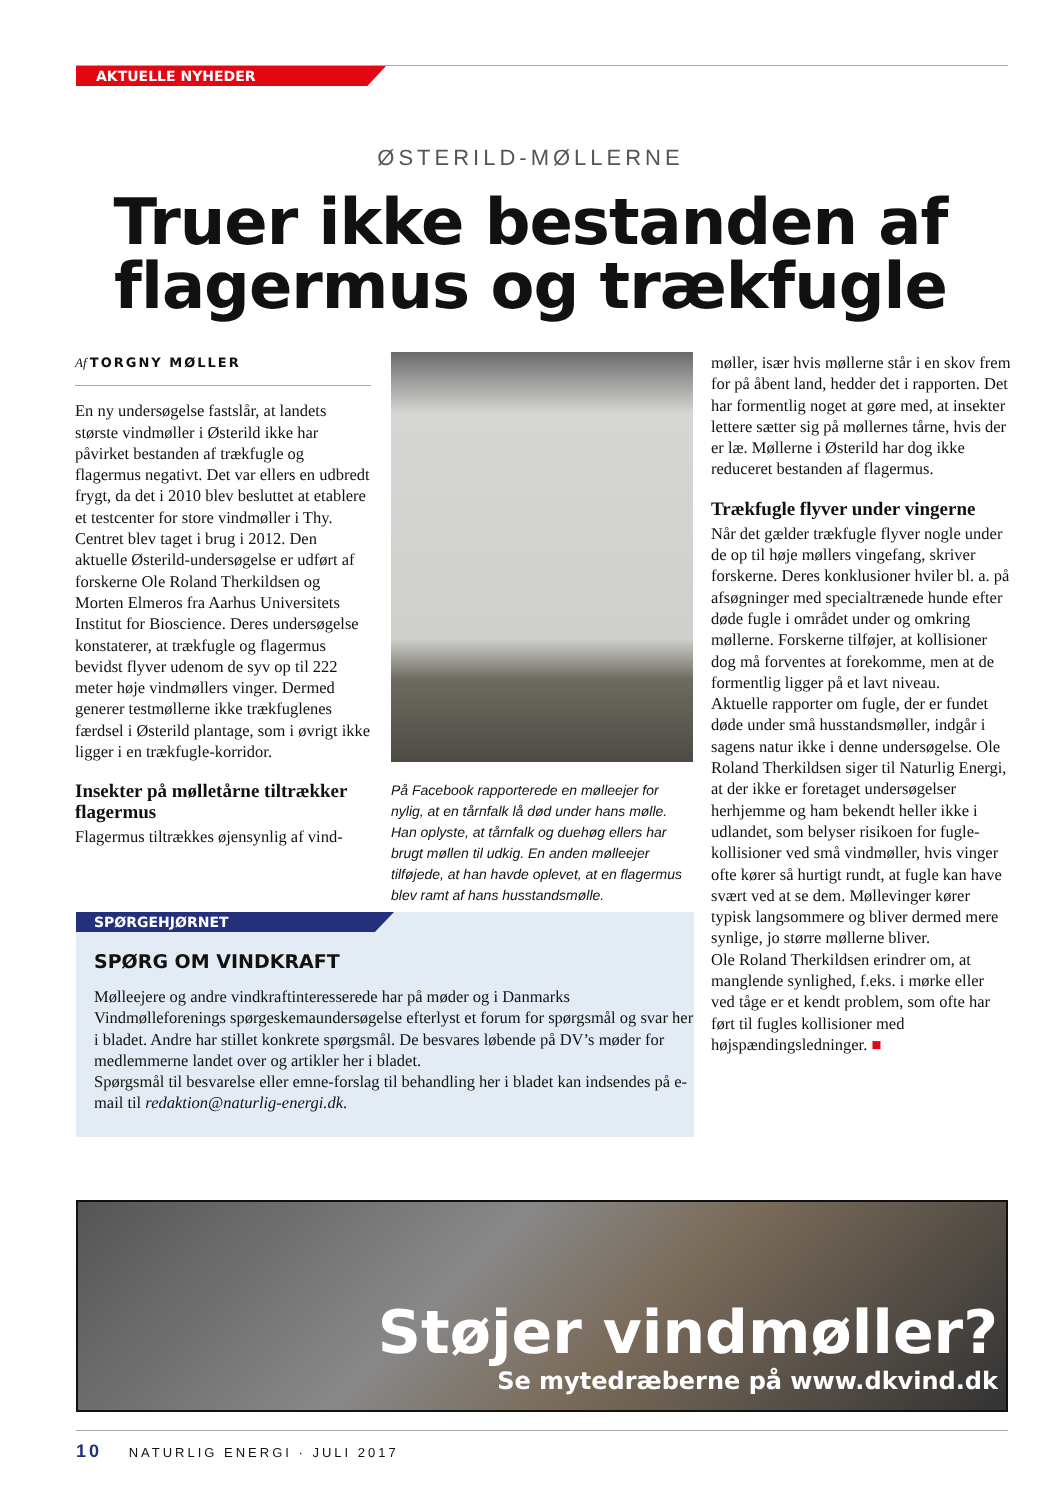AKTUELLE NYHEDER
ØSTERILD-MØLLERNE
Truer ikke bestanden af
flagermus og trækfugle
Af TORGNY MØLLER
En ny undersøgelse fastslår, at landets største vindmøller i Østerild ikke har påvirket bestanden af trækfugle og flagermus negativt. Det var ellers en udbredt frygt, da det i 2010 blev besluttet at etablere et testcenter for store vindmøller i Thy. Centret blev taget i brug i 2012. Den aktuelle Østerild-undersøgelse er udført af forskerne Ole Roland Therkildsen og Morten Elmeros fra Aarhus Universitets Institut for Bioscience. Deres undersøgelse konstaterer, at trækfugle og flagermus bevidst flyver udenom de syv op til 222 meter høje vindmøllers vinger. Dermed generer testmøllerne ikke trækfuglenes færdsel i Østerild plantage, som i øvrigt ikke ligger i en trækfugle-korridor.
Insekter på mølletårne tiltrækker flagermus
Flagermus tiltrækkes øjensynlig af vind-
På Facebook rapporterede en mølleejer for nylig, at en tårnfalk lå død under hans mølle. Han oplyste, at tårnfalk og duehøg ellers har brugt møllen til udkig. En anden mølleejer tilføjede, at han havde oplevet, at en flagermus blev ramt af hans husstandsmølle.
møller, især hvis møllerne står i en skov frem for på åbent land, hedder det i rapporten. Det har formentlig noget at gøre med, at insekter lettere sætter sig på møllernes tårne, hvis der er læ. Møllerne i Østerild har dog ikke reduceret bestanden af flagermus.
Trækfugle flyver under vingerne
Når det gælder trækfugle flyver nogle under de op til høje møllers vingefang, skriver forskerne. Deres konklusioner hviler bl. a. på afsøgninger med specialtrænede hunde efter døde fugle i området under og omkring møllerne. Forskerne tilføjer, at kollisioner dog må forventes at forekomme, men at de formentlig ligger på et lavt niveau.
Aktuelle rapporter om fugle, der er fundet døde under små husstandsmøller, indgår i sagens natur ikke i denne undersøgelse. Ole Roland Therkildsen siger til Naturlig Energi, at der ikke er foretaget undersøgelser herhjemme og ham bekendt heller ikke i udlandet, som belyser risikoen for fugle-kollisioner ved små vindmøller, hvis vinger ofte kører så hurtigt rundt, at fugle kan have svært ved at se dem. Møllevinger kører typisk langsommere og bliver dermed mere synlige, jo større møllerne bliver.
Ole Roland Therkildsen erindrer om, at manglende synlighed, f.eks. i mørke eller ved tåge er et kendt problem, som ofte har ført til fugles kollisioner med højspændingsledninger. ■
SPØRGEHJØRNET
SPØRG OM VINDKRAFT
Mølleejere og andre vindkraftinteresserede har på møder og i Danmarks Vindmølleforenings spørgeskemaundersøgelse efterlyst et forum for spørgsmål og svar her i bladet. Andre har stillet konkrete spørgsmål. De besvares løbende på DV’s møder for medlemmerne landet over og artikler her i bladet.
Spørgsmål til besvarelse eller emne-forslag til behandling her i bladet kan indsendes på e-mail til redaktion@naturlig-energi.dk.
Støjer vindmøller?
Se mytedræberne på www.dkvind.dk
10 NATURLIG ENERGI · JULI 2017